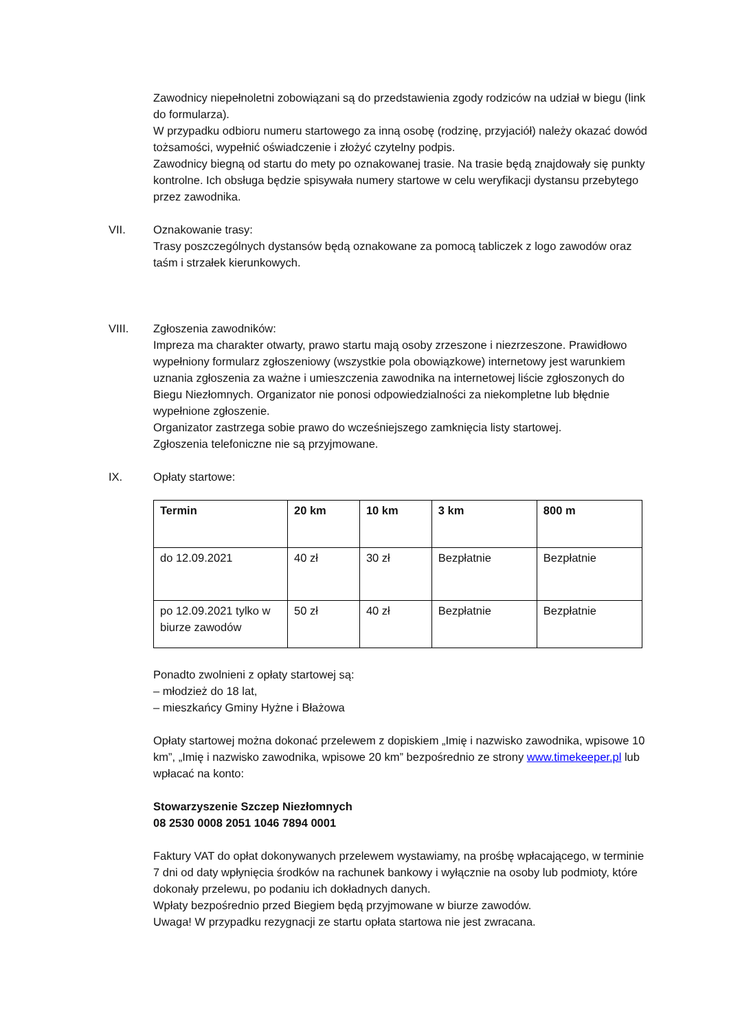Zawodnicy niepełnoletni zobowiązani są do przedstawienia zgody rodziców na udział w biegu (link do formularza).
W przypadku odbioru numeru startowego za inną osobę (rodzinę, przyjaciół) należy okazać dowód tożsamości, wypełnić oświadczenie i złożyć czytelny podpis.
Zawodnicy biegną od startu do mety po oznakowanej trasie. Na trasie będą znajdowały się punkty kontrolne. Ich obsługa będzie spisywała numery startowe w celu weryfikacji dystansu przebytego przez zawodnika.
VII. Oznakowanie trasy:
Trasy poszczególnych dystansów będą oznakowane za pomocą tabliczek z logo zawodów oraz taśm i strzałek kierunkowych.
VIII. Zgłoszenia zawodników:
Impreza ma charakter otwarty, prawo startu mają osoby zrzeszone i niezrzeszone. Prawidłowo wypełniony formularz zgłoszeniowy (wszystkie pola obowiązkowe) internetowy jest warunkiem uznania zgłoszenia za ważne i umieszczenia zawodnika na internetowej liście zgłoszonych do Biegu Niezłomnych. Organizator nie ponosi odpowiedzialności za niekompletne lub błędnie wypełnione zgłoszenie.
Organizator zastrzega sobie prawo do wcześniejszego zamknięcia listy startowej.
Zgłoszenia telefoniczne nie są przyjmowane.
IX. Opłaty startowe:
| Termin | 20 km | 10 km | 3 km | 800 m |
| --- | --- | --- | --- | --- |
| do 12.09.2021 | 40 zł | 30 zł | Bezpłatnie | Bezpłatnie |
| po 12.09.2021 tylko w biurze zawodów | 50 zł | 40 zł | Bezpłatnie | Bezpłatnie |
Ponadto zwolnieni z opłaty startowej są:
– młodzież do 18 lat,
– mieszkańcy Gminy Hyżne i Błażowa
Opłaty startowej można dokonać przelewem z dopiskiem „Imię i nazwisko zawodnika, wpisowe 10 km”, „Imię i nazwisko zawodnika, wpisowe 20 km” bezpośrednio ze strony www.timekeeper.pl lub wpłacać na konto:
Stowarzyszenie Szczep Niezłomnych
08 2530 0008 2051 1046 7894 0001
Faktury VAT do opłat dokonywanych przelewem wystawiamy, na prośbę wpłacającego, w terminie 7 dni od daty wpłynięcia środków na rachunek bankowy i wyłącznie na osoby lub podmioty, które dokonały przelewu, po podaniu ich dokładnych danych.
Wpłaty bezpośrednio przed Biegiem będą przyjmowane w biurze zawodów.
Uwaga! W przypadku rezygnacji ze startu opłata startowa nie jest zwracana.